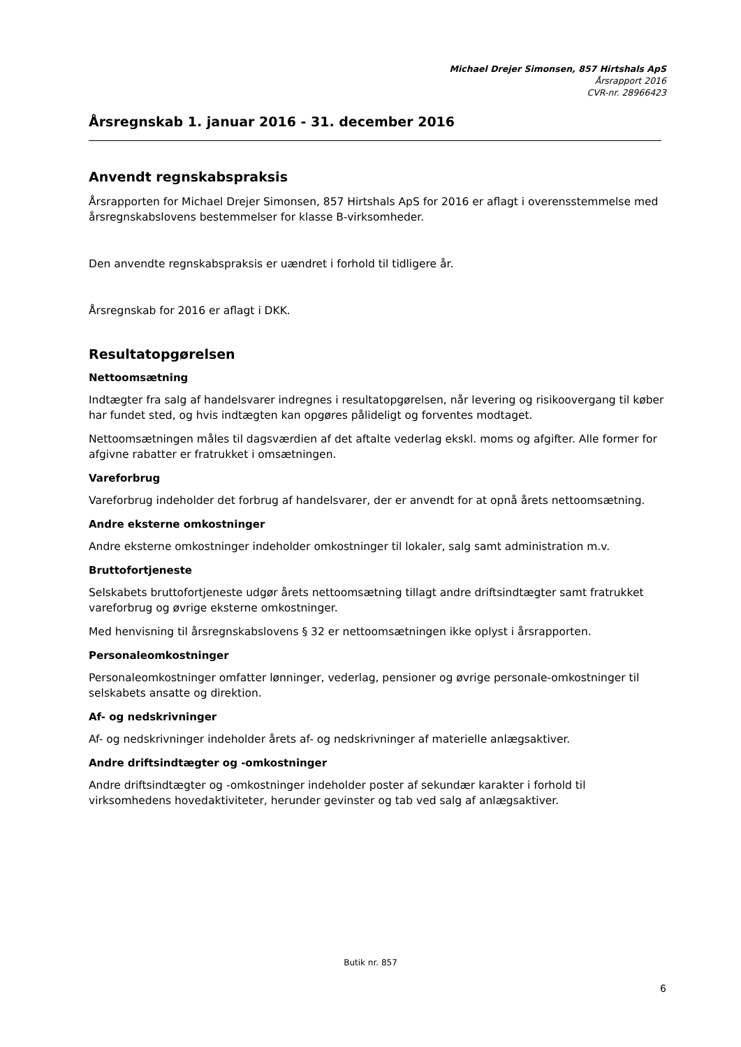Michael Drejer Simonsen, 857 Hirtshals ApS
Årsrapport 2016
CVR-nr. 28966423
Årsregnskab 1. januar 2016 - 31. december 2016
Anvendt regnskabspraksis
Årsrapporten for Michael Drejer Simonsen, 857 Hirtshals ApS for 2016 er aflagt i overensstemmelse med årsregnskabslovens bestemmelser for klasse B-virksomheder.
Den anvendte regnskabspraksis er uændret i forhold til tidligere år.
Årsregnskab for 2016 er aflagt i DKK.
Resultatopgørelsen
Nettoomsætning
Indtægter fra salg af handelsvarer indregnes i resultatopgørelsen, når levering og risikoovergang til køber har fundet sted, og hvis indtægten kan opgøres pålideligt og forventes modtaget.
Nettoomsætningen måles til dagsværdien af det aftalte vederlag ekskl. moms og afgifter. Alle former for afgivne rabatter er fratrukket i omsætningen.
Vareforbrug
Vareforbrug indeholder det forbrug af handelsvarer, der er anvendt for at opnå årets nettoomsætning.
Andre eksterne omkostninger
Andre eksterne omkostninger indeholder omkostninger til lokaler, salg samt administration m.v.
Bruttofortjeneste
Selskabets bruttofortjeneste udgør årets nettoomsætning tillagt andre driftsindtægter samt fratrukket vareforbrug og øvrige eksterne omkostninger.
Med henvisning til årsregnskabslovens § 32 er nettoomsætningen ikke oplyst i årsrapporten.
Personaleomkostninger
Personaleomkostninger omfatter lønninger, vederlag, pensioner og øvrige personale-omkostninger til selskabets ansatte og direktion.
Af- og nedskrivninger
Af- og nedskrivninger indeholder årets af- og nedskrivninger af materielle anlægsaktiver.
Andre driftsindtægter og -omkostninger
Andre driftsindtægter og -omkostninger indeholder poster af sekundær karakter i forhold til virksomhedens hovedaktiviteter, herunder gevinster og tab ved salg af anlægsaktiver.
Butik nr. 857
6